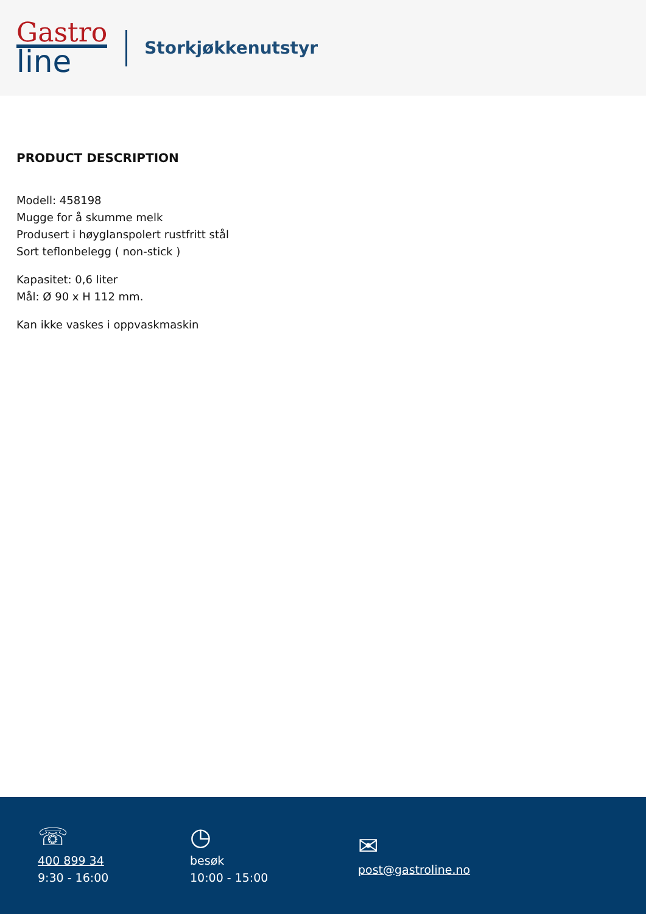Gastro
line
Storkjøkkenutstyr
PRODUCT DESCRIPTION
Modell: 458198
Mugge for å skumme melk
Produsert i høyglanspolert rustfritt stål
Sort teflonbelegg ( non-stick )
Kapasitet: 0,6 liter
Mål: Ø 90 x H 112 mm.
Kan ikke vaskes i oppvaskmaskin
☏
400 899 34
9:30 - 16:00
◷
besøk
10:00 - 15:00
✉
post@gastroline.no